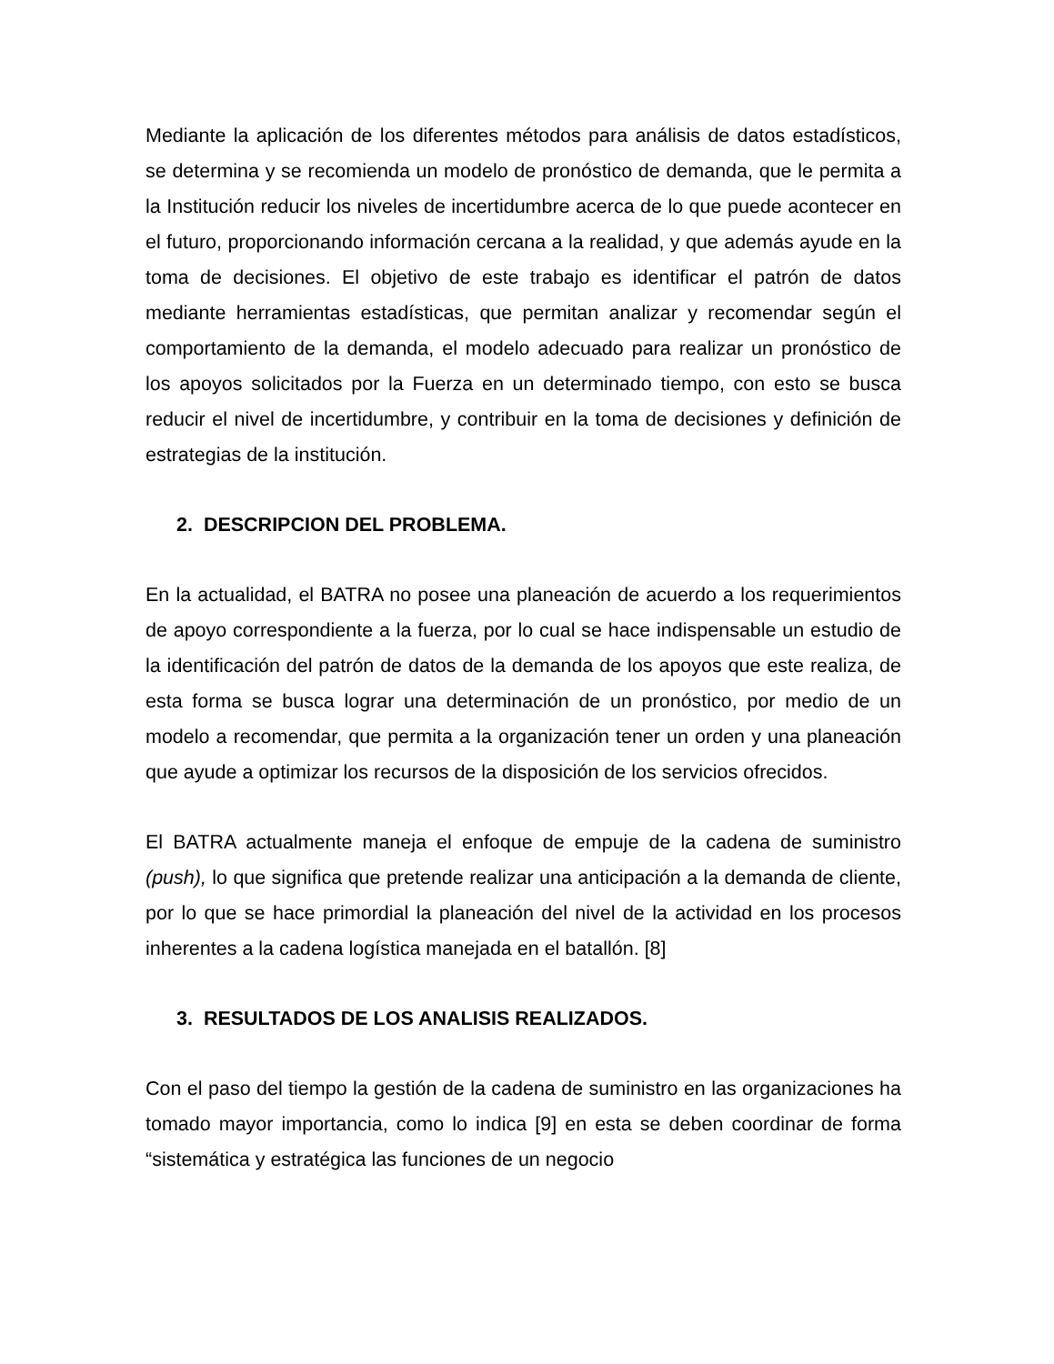Mediante la aplicación de los diferentes métodos para análisis de datos estadísticos, se determina y se recomienda un modelo de pronóstico de demanda, que le permita a la Institución reducir los niveles de incertidumbre acerca de lo que puede acontecer en el futuro, proporcionando información cercana a la realidad, y que además ayude en la toma de decisiones. El objetivo de este trabajo es identificar el patrón de datos mediante herramientas estadísticas, que permitan analizar y recomendar según el comportamiento de la demanda, el modelo adecuado para realizar un pronóstico de los apoyos solicitados por la Fuerza en un determinado tiempo, con esto se busca reducir el nivel de incertidumbre, y contribuir en la toma de decisiones y definición de estrategias de la institución.
2. DESCRIPCION DEL PROBLEMA.
En la actualidad, el BATRA no posee una planeación de acuerdo a los requerimientos de apoyo correspondiente a la fuerza, por lo cual se hace indispensable un estudio de la identificación del patrón de datos de la demanda de los apoyos que este realiza, de esta forma se busca lograr una determinación de un pronóstico, por medio de un modelo a recomendar, que permita a la organización tener un orden y una planeación que ayude a optimizar los recursos de la disposición de los servicios ofrecidos.
El BATRA actualmente maneja el enfoque de empuje de la cadena de suministro (push), lo que significa que pretende realizar una anticipación a la demanda de cliente, por lo que se hace primordial la planeación del nivel de la actividad en los procesos inherentes a la cadena logística manejada en el batallón. [8]
3. RESULTADOS DE LOS ANALISIS REALIZADOS.
Con el paso del tiempo la gestión de la cadena de suministro en las organizaciones ha tomado mayor importancia, como lo indica [9] en esta se deben coordinar de forma “sistemática y estratégica las funciones de un negocio